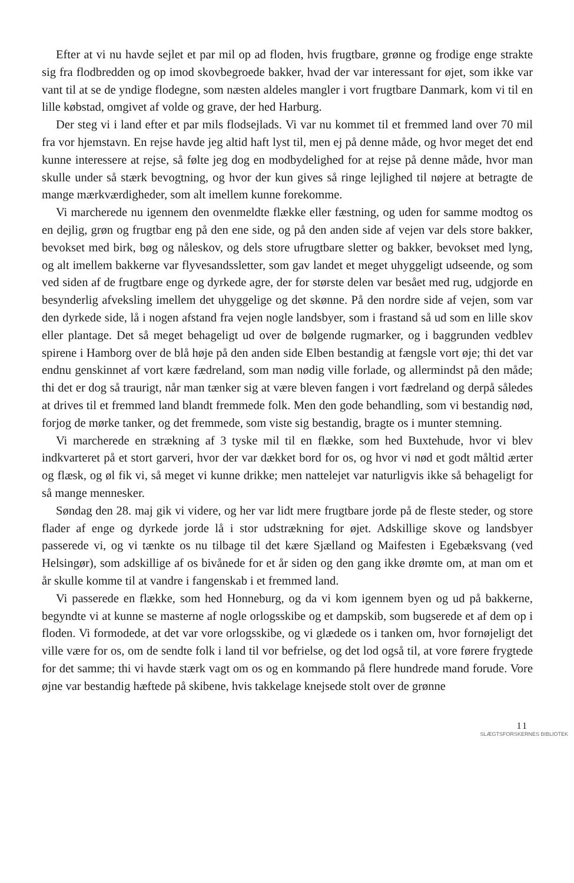Efter at vi nu havde sejlet et par mil op ad floden, hvis frugtbare, grønne og frodige enge strakte sig fra flodbredden og op imod skovbegroede bakker, hvad der var interessant for øjet, som ikke var vant til at se de yndige flodegne, som næsten aldeles mangler i vort frugtbare Danmark, kom vi til en lille købstad, omgivet af volde og grave, der hed Harburg.
Der steg vi i land efter et par mils flodsejlads. Vi var nu kommet til et fremmed land over 70 mil fra vor hjemstavn. En rejse havde jeg altid haft lyst til, men ej på denne måde, og hvor meget det end kunne interessere at rejse, så følte jeg dog en modbydelighed for at rejse på denne måde, hvor man skulle under så stærk bevogtning, og hvor der kun gives så ringe lejlighed til nøjere at betragte de mange mærkværdigheder, som alt imellem kunne forekomme.
Vi marcherede nu igennem den ovenmeldte flække eller fæstning, og uden for samme modtog os en dejlig, grøn og frugtbar eng på den ene side, og på den anden side af vejen var dels store bakker, bevokset med birk, bøg og nåleskov, og dels store ufrugtbare sletter og bakker, bevokset med lyng, og alt imellem bakkerne var flyvesandssletter, som gav landet et meget uhyggeligt udseende, og som ved siden af de frugtbare enge og dyrkede agre, der for største delen var besået med rug, udgjorde en besynderlig afveksling imellem det uhyggelige og det skønne. På den nordre side af vejen, som var den dyrkede side, lå i nogen afstand fra vejen nogle landsbyer, som i frastand så ud som en lille skov eller plantage. Det så meget behageligt ud over de bølgende rugmarker, og i baggrunden vedblev spirene i Hamborg over de blå høje på den anden side Elben bestandig at fængsle vort øje; thi det var endnu genskinnet af vort kære fædreland, som man nødig ville forlade, og allermindst på den måde; thi det er dog så traurigt, når man tænker sig at være bleven fangen i vort fædreland og derpå således at drives til et fremmed land blandt fremmede folk. Men den gode behandling, som vi bestandig nød, forjog de mørke tanker, og det fremmede, som viste sig bestandig, bragte os i munter stemning.
Vi marcherede en strækning af 3 tyske mil til en flække, som hed Buxtehude, hvor vi blev indkvarteret på et stort garveri, hvor der var dækket bord for os, og hvor vi nød et godt måltid ærter og flæsk, og øl fik vi, så meget vi kunne drikke; men nattelejet var naturligvis ikke så behageligt for så mange mennesker.
Søndag den 28. maj gik vi videre, og her var lidt mere frugtbare jorde på de fleste steder, og store flader af enge og dyrkede jorde lå i stor udstrækning for øjet. Adskillige skove og landsbyer passerede vi, og vi tænkte os nu tilbage til det kære Sjælland og Maifesten i Egebæksvang (ved Helsingør), som adskillige af os bivånede for et år siden og den gang ikke drømte om, at man om et år skulle komme til at vandre i fangenskab i et fremmed land.
Vi passerede en flække, som hed Honneburg, og da vi kom igennem byen og ud på bakkerne, begyndte vi at kunne se masterne af nogle orlogsskibe og et dampskib, som bugserede et af dem op i floden. Vi formodede, at det var vore orlogsskibe, og vi glædede os i tanken om, hvor fornøjeligt det ville være for os, om de sendte folk i land til vor befrielse, og det lod også til, at vore førere frygtede for det samme; thi vi havde stærk vagt om os og en kommando på flere hundrede mand forude. Vore øjne var bestandig hæftede på skibene, hvis takkelage knejsede stolt over de grønne
11
SLÆGTSFORSKERNES BIBLIOTEK